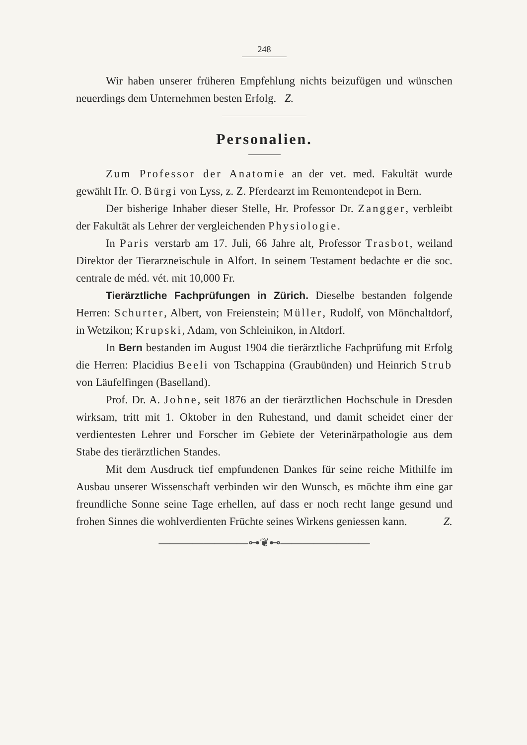248
Wir haben unserer früheren Empfehlung nichts beizufügen und wünschen neuerdings dem Unternehmen besten Erfolg. Z.
Personalien.
Zum Professor der Anatomie an der vet. med. Fakultät wurde gewählt Hr. O. Bürgi von Lyss, z. Z. Pferdearzt im Remontendepot in Bern.
Der bisherige Inhaber dieser Stelle, Hr. Professor Dr. Zangger, verbleibt der Fakultät als Lehrer der vergleichenden Physiologie.
In Paris verstarb am 17. Juli, 66 Jahre alt, Professor Trasbot, weiland Direktor der Tierarzneischule in Alfort. In seinem Testament bedachte er die soc. centrale de méd. vét. mit 10,000 Fr.
Tierärztliche Fachprüfungen in Zürich. Dieselbe bestanden folgende Herren: Schurter, Albert, von Freienstein; Müller, Rudolf, von Mönchaltdorf, in Wetzikon; Krupski, Adam, von Schleinikon, in Altdorf.
In Bern bestanden im August 1904 die tierärztliche Fachprüfung mit Erfolg die Herren: Placidius Beeli von Tschappina (Graubünden) und Heinrich Strub von Läufelfingen (Baselland).
Prof. Dr. A. Johne, seit 1876 an der tierärztlichen Hochschule in Dresden wirksam, tritt mit 1. Oktober in den Ruhestand, und damit scheidet einer der verdientesten Lehrer und Forscher im Gebiete der Veterinärpathologie aus dem Stabe des tierärztlichen Standes.
Mit dem Ausdruck tief empfundenen Dankes für seine reiche Mithilfe im Ausbau unserer Wissenschaft verbinden wir den Wunsch, es möchte ihm eine gar freundliche Sonne seine Tage erhellen, auf dass er noch recht lange gesund und frohen Sinnes die wohlverdienten Früchte seines Wirkens geniessen kann. Z.
————————⊶❦⊷————————